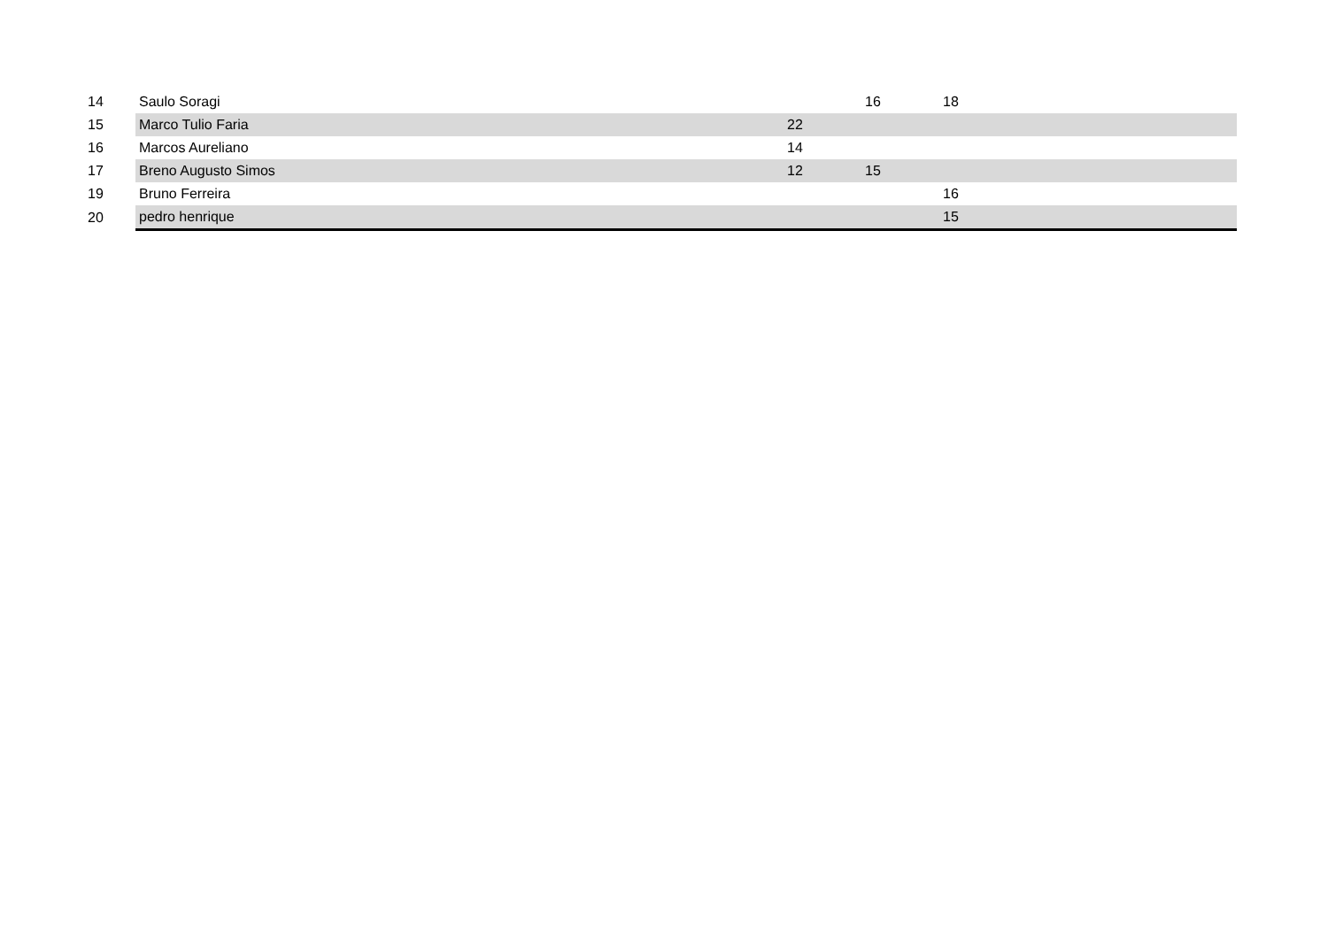| 14 | Saulo Soragi | | 16 | 18 | |
| 15 | Marco Tulio Faria | 22 | | | |
| 16 | Marcos Aureliano | 14 | | | |
| 17 | Breno Augusto Simos | 12 | 15 | | |
| 19 | Bruno Ferreira | | | 16 | |
| 20 | pedro henrique | | | 15 | |